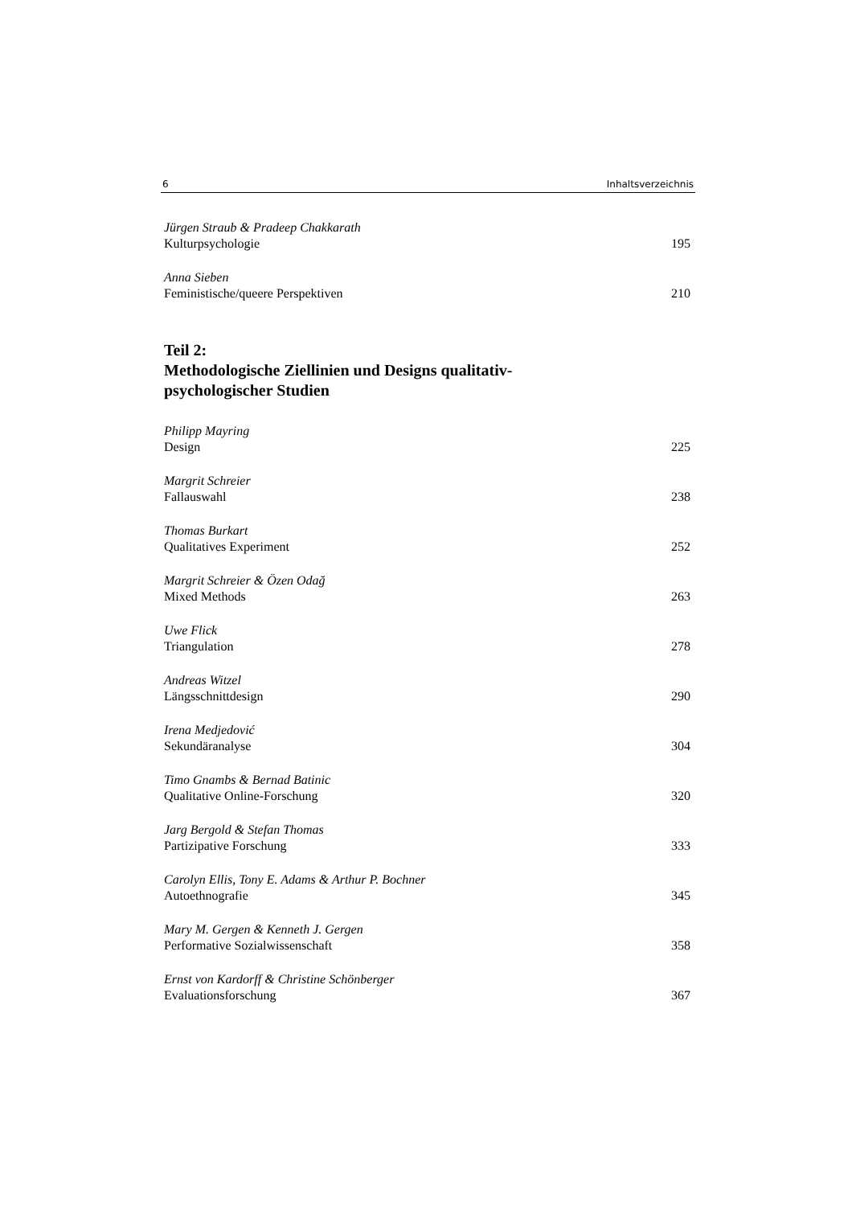6 Inhaltsverzeichnis
Jürgen Straub & Pradeep Chakkarath
Kulturpsychologie 195
Anna Sieben
Feministische/queere Perspektiven 210
Teil 2:
Methodologische Ziellinien und Designs qualitativ-
psychologischer Studien
Philipp Mayring
Design 225
Margrit Schreier
Fallauswahl 238
Thomas Burkart
Qualitatives Experiment 252
Margrit Schreier & Özen Odağ
Mixed Methods 263
Uwe Flick
Triangulation 278
Andreas Witzel
Längsschnittdesign 290
Irena Medjedović
Sekundäranalyse 304
Timo Gnambs & Bernad Batinic
Qualitative Online-Forschung 320
Jarg Bergold & Stefan Thomas
Partizipative Forschung 333
Carolyn Ellis, Tony E. Adams & Arthur P. Bochner
Autoethnografie 345
Mary M. Gergen & Kenneth J. Gergen
Performative Sozialwissenschaft 358
Ernst von Kardorff & Christine Schönberger
Evaluationsforschung 367